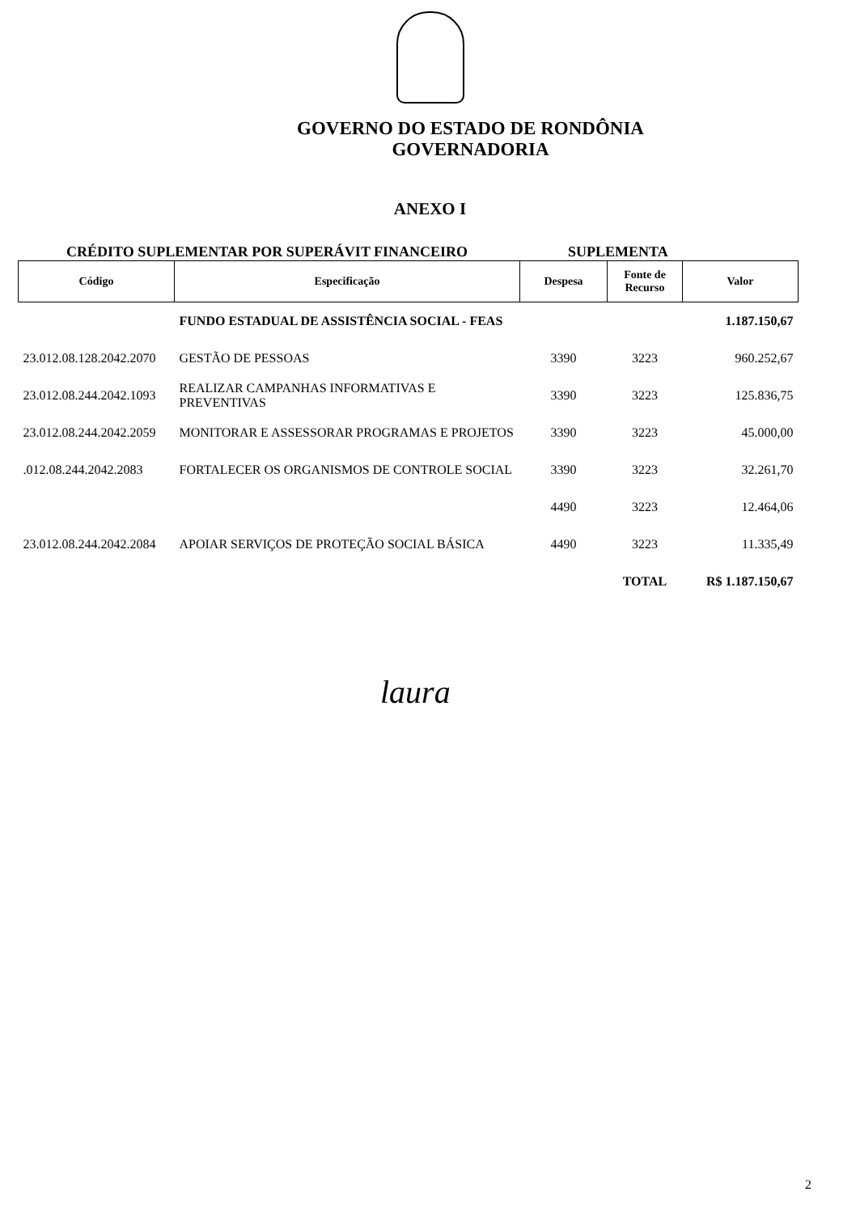GOVERNO DO ESTADO DE RONDÔNIA
GOVERNADORIA
ANEXO I
CRÉDITO SUPLEMENTAR POR SUPERÁVIT FINANCEIRO SUPLEMENTA
| Código | Especificação | Despesa | Fonte de Recurso | Valor |
| --- | --- | --- | --- | --- |
| | FUNDO ESTADUAL DE ASSISTÊNCIA SOCIAL - FEAS | | | 1.187.150,67 |
| 23.012.08.128.2042.2070 | GESTÃO DE PESSOAS | 3390 | 3223 | 960.252,67 |
| 23.012.08.244.2042.1093 | REALIZAR CAMPANHAS INFORMATIVAS E PREVENTIVAS | 3390 | 3223 | 125.836,75 |
| 23.012.08.244.2042.2059 | MONITORAR E ASSESSORAR PROGRAMAS E PROJETOS | 3390 | 3223 | 45.000,00 |
| .012.08.244.2042.2083 | FORTALECER OS ORGANISMOS DE CONTROLE SOCIAL | 3390 | 3223 | 32.261,70 |
| | | 4490 | 3223 | 12.464,06 |
| 23.012.08.244.2042.2084 | APOIAR SERVIÇOS DE PROTEÇÃO SOCIAL BÁSICA | 4490 | 3223 | 11.335,49 |
| | | | TOTAL | R$ 1.187.150,67 |
laura
2